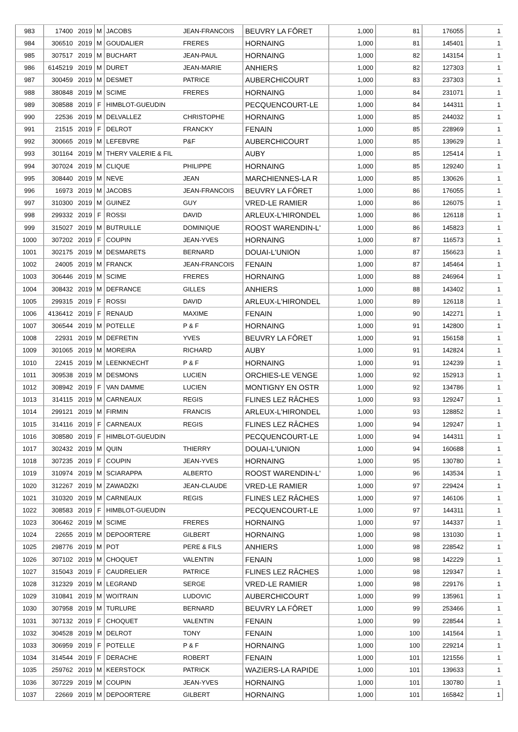| 983 | 17400 | 2019 | M | JACOBS | JEAN-FRANCOIS | BEUVRY LA FÔRET | 1,000 | 81 | 176055 | 1 |
| 984 | 306510 | 2019 | M | GOUDALIER | FRERES | HORNAING | 1,000 | 81 | 145401 | 1 |
| 985 | 307517 | 2019 | M | BUCHART | JEAN-PAUL | HORNAING | 1,000 | 82 | 143154 | 1 |
| 986 | 6145219 | 2019 | M | DURET | JEAN-MARIE | ANHIERS | 1,000 | 82 | 127303 | 1 |
| 987 | 300459 | 2019 | M | DESMET | PATRICE | AUBERCHICOURT | 1,000 | 83 | 237303 | 1 |
| 988 | 380848 | 2019 | M | SCIME | FRERES | HORNAING | 1,000 | 84 | 231071 | 1 |
| 989 | 308588 | 2019 | F | HIMBLOT-GUEUDIN | | PECQUENCOURT-LE | 1,000 | 84 | 144311 | 1 |
| 990 | 22536 | 2019 | M | DELVALLEZ | CHRISTOPHE | HORNAING | 1,000 | 85 | 244032 | 1 |
| 991 | 21515 | 2019 | F | DELROT | FRANCKY | FENAIN | 1,000 | 85 | 228969 | 1 |
| 992 | 300665 | 2019 | M | LEFEBVRE | P&F | AUBERCHICOURT | 1,000 | 85 | 139629 | 1 |
| 993 | 301164 | 2019 | M | THERY VALERIE & FIL | | AUBY | 1,000 | 85 | 125414 | 1 |
| 994 | 307024 | 2019 | M | CLIQUE | PHILIPPE | HORNAING | 1,000 | 85 | 129240 | 1 |
| 995 | 308440 | 2019 | M | NEVE | JEAN | MARCHIENNES-LA R | 1,000 | 85 | 130626 | 1 |
| 996 | 16973 | 2019 | M | JACOBS | JEAN-FRANCOIS | BEUVRY LA FÔRET | 1,000 | 86 | 176055 | 1 |
| 997 | 310300 | 2019 | M | GUINEZ | GUY | VRED-LE RAMIER | 1,000 | 86 | 126075 | 1 |
| 998 | 299332 | 2019 | F | ROSSI | DAVID | ARLEUX-L'HIRONDEL | 1,000 | 86 | 126118 | 1 |
| 999 | 315027 | 2019 | M | BUTRUILLE | DOMINIQUE | ROOST WARENDIN-L' | 1,000 | 86 | 145823 | 1 |
| 1000 | 307202 | 2019 | F | COUPIN | JEAN-YVES | HORNAING | 1,000 | 87 | 116573 | 1 |
| 1001 | 302175 | 2019 | M | DESMARETS | BERNARD | DOUAI-L'UNION | 1,000 | 87 | 156623 | 1 |
| 1002 | 24005 | 2019 | M | FRANCK | JEAN-FRANCOIS | FENAIN | 1,000 | 87 | 145464 | 1 |
| 1003 | 306446 | 2019 | M | SCIME | FRERES | HORNAING | 1,000 | 88 | 246964 | 1 |
| 1004 | 308432 | 2019 | M | DEFRANCE | GILLES | ANHIERS | 1,000 | 88 | 143402 | 1 |
| 1005 | 299315 | 2019 | F | ROSSI | DAVID | ARLEUX-L'HIRONDEL | 1,000 | 89 | 126118 | 1 |
| 1006 | 4136412 | 2019 | F | RENAUD | MAXIME | FENAIN | 1,000 | 90 | 142271 | 1 |
| 1007 | 306544 | 2019 | M | POTELLE | P & F | HORNAING | 1,000 | 91 | 142800 | 1 |
| 1008 | 22931 | 2019 | M | DEFRETIN | YVES | BEUVRY LA FÔRET | 1,000 | 91 | 156158 | 1 |
| 1009 | 301065 | 2019 | M | MOREIRA | RICHARD | AUBY | 1,000 | 91 | 142824 | 1 |
| 1010 | 22415 | 2019 | M | LEENKNECHT | P & F | HORNAING | 1,000 | 91 | 124239 | 1 |
| 1011 | 309538 | 2019 | M | DESMONS | LUCIEN | ORCHIES-LE VENGE | 1,000 | 92 | 152913 | 1 |
| 1012 | 308942 | 2019 | F | VAN DAMME | LUCIEN | MONTIGNY EN OSTR | 1,000 | 92 | 134786 | 1 |
| 1013 | 314115 | 2019 | M | CARNEAUX | REGIS | FLINES LEZ RÂCHES | 1,000 | 93 | 129247 | 1 |
| 1014 | 299121 | 2019 | M | FIRMIN | FRANCIS | ARLEUX-L'HIRONDEL | 1,000 | 93 | 128852 | 1 |
| 1015 | 314116 | 2019 | F | CARNEAUX | REGIS | FLINES LEZ RÂCHES | 1,000 | 94 | 129247 | 1 |
| 1016 | 308580 | 2019 | F | HIMBLOT-GUEUDIN | | PECQUENCOURT-LE | 1,000 | 94 | 144311 | 1 |
| 1017 | 302432 | 2019 | M | QUIN | THIERRY | DOUAI-L'UNION | 1,000 | 94 | 160688 | 1 |
| 1018 | 307235 | 2019 | F | COUPIN | JEAN-YVES | HORNAING | 1,000 | 95 | 130780 | 1 |
| 1019 | 310974 | 2019 | M | SCIARAPPA | ALBERTO | ROOST WARENDIN-L' | 1,000 | 96 | 143534 | 1 |
| 1020 | 312267 | 2019 | M | ZAWADZKI | JEAN-CLAUDE | VRED-LE RAMIER | 1,000 | 97 | 229424 | 1 |
| 1021 | 310320 | 2019 | M | CARNEAUX | REGIS | FLINES LEZ RÂCHES | 1,000 | 97 | 146106 | 1 |
| 1022 | 308583 | 2019 | F | HIMBLOT-GUEUDIN | | PECQUENCOURT-LE | 1,000 | 97 | 144311 | 1 |
| 1023 | 306462 | 2019 | M | SCIME | FRERES | HORNAING | 1,000 | 97 | 144337 | 1 |
| 1024 | 22655 | 2019 | M | DEPOORTERE | GILBERT | HORNAING | 1,000 | 98 | 131030 | 1 |
| 1025 | 298776 | 2019 | M | POT | PERE & FILS | ANHIERS | 1,000 | 98 | 228542 | 1 |
| 1026 | 307102 | 2019 | M | CHOQUET | VALENTIN | FENAIN | 1,000 | 98 | 142229 | 1 |
| 1027 | 315043 | 2019 | F | CAUDRELIER | PATRICE | FLINES LEZ RÂCHES | 1,000 | 98 | 129347 | 1 |
| 1028 | 312329 | 2019 | M | LEGRAND | SERGE | VRED-LE RAMIER | 1,000 | 98 | 229176 | 1 |
| 1029 | 310841 | 2019 | M | WOITRAIN | LUDOVIC | AUBERCHICOURT | 1,000 | 99 | 135961 | 1 |
| 1030 | 307958 | 2019 | M | TURLURE | BERNARD | BEUVRY LA FÔRET | 1,000 | 99 | 253466 | 1 |
| 1031 | 307132 | 2019 | F | CHOQUET | VALENTIN | FENAIN | 1,000 | 99 | 228544 | 1 |
| 1032 | 304528 | 2019 | M | DELROT | TONY | FENAIN | 1,000 | 100 | 141564 | 1 |
| 1033 | 306959 | 2019 | F | POTELLE | P & F | HORNAING | 1,000 | 100 | 229214 | 1 |
| 1034 | 314544 | 2019 | F | DERACHE | ROBERT | FENAIN | 1,000 | 101 | 121556 | 1 |
| 1035 | 259762 | 2019 | M | KEERSTOCK | PATRICK | WAZIERS-LA RAPIDE | 1,000 | 101 | 139633 | 1 |
| 1036 | 307229 | 2019 | M | COUPIN | JEAN-YVES | HORNAING | 1,000 | 101 | 130780 | 1 |
| 1037 | 22669 | 2019 | M | DEPOORTERE | GILBERT | HORNAING | 1,000 | 101 | 165842 | 1 |